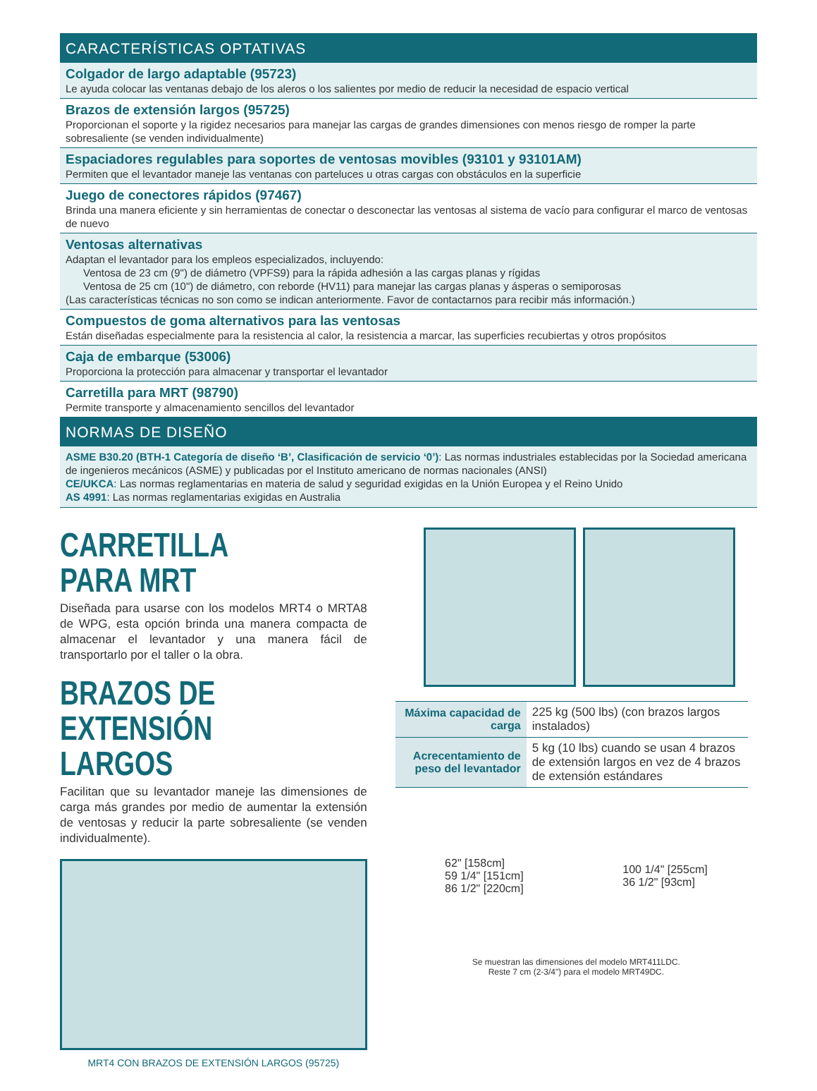CARACTERÍSTICAS OPTATIVAS
Colgador de largo adaptable (95723)
Le ayuda colocar las ventanas debajo de los aleros o los salientes por medio de reducir la necesidad de espacio vertical
Brazos de extensión largos (95725)
Proporcionan el soporte y la rigidez necesarios para manejar las cargas de grandes dimensiones con menos riesgo de romper la parte sobresaliente (se venden individualmente)
Espaciadores regulables para soportes de ventosas movibles (93101 y 93101AM)
Permiten que el levantador maneje las ventanas con parteluces u otras cargas con obstáculos en la superficie
Juego de conectores rápidos (97467)
Brinda una manera eficiente y sin herramientas de conectar o desconectar las ventosas al sistema de vacío para configurar el marco de ventosas de nuevo
Ventosas alternativas
Adaptan el levantador para los empleos especializados, incluyendo:
Ventosa de 23 cm (9") de diámetro (VPFS9) para la rápida adhesión a las cargas planas y rígidas
Ventosa de 25 cm (10") de diámetro, con reborde (HV11) para manejar las cargas planas y ásperas o semiporosas
(Las características técnicas no son como se indican anteriormente. Favor de contactarnos para recibir más información.)
Compuestos de goma alternativos para las ventosas
Están diseñadas especialmente para la resistencia al calor, la resistencia a marcar, las superficies recubiertas y otros propósitos
Caja de embarque (53006)
Proporciona la protección para almacenar y transportar el levantador
Carretilla para MRT (98790)
Permite transporte y almacenamiento sencillos del levantador
NORMAS DE DISEÑO
ASME B30.20 (BTH-1 Categoría de diseño ‘B’, Clasificación de servicio ‘0’): Las normas industriales establecidas por la Sociedad americana de ingenieros mecánicos (ASME) y publicadas por el Instituto americano de normas nacionales (ANSI)
CE/UKCA: Las normas reglamentarias en materia de salud y seguridad exigidas en la Unión Europea y el Reino Unido
AS 4991: Las normas reglamentarias exigidas en Australia
CARRETILLA PARA MRT
Diseñada para usarse con los modelos MRT4 o MRTA8 de WPG, esta opción brinda una manera compacta de almacenar el levantador y una manera fácil de transportarlo por el taller o la obra.
BRAZOS DE EXTENSIÓN LARGOS
Facilitan que su levantador maneje las dimensiones de carga más grandes por medio de aumentar la extensión de ventosas y reducir la parte sobresaliente (se venden individualmente).
MRT4 CON BRAZOS DE EXTENSIÓN LARGOS (95725)
| Máxima capacidad de carga | 225 kg (500 lbs) (con brazos largos instalados) |
| Acrecentamiento de peso del levantador | 5 kg (10 lbs) cuando se usan 4 brazos de extensión largos en vez de 4 brazos de extensión estándares |
62" [158cm]
59 1/4" [151cm]
86 1/2" [220cm]
100 1/4" [255cm]
36 1/2" [93cm]
Se muestran las dimensiones del modelo MRT411LDC.
Reste 7 cm (2-3/4") para el modelo MRT49DC.